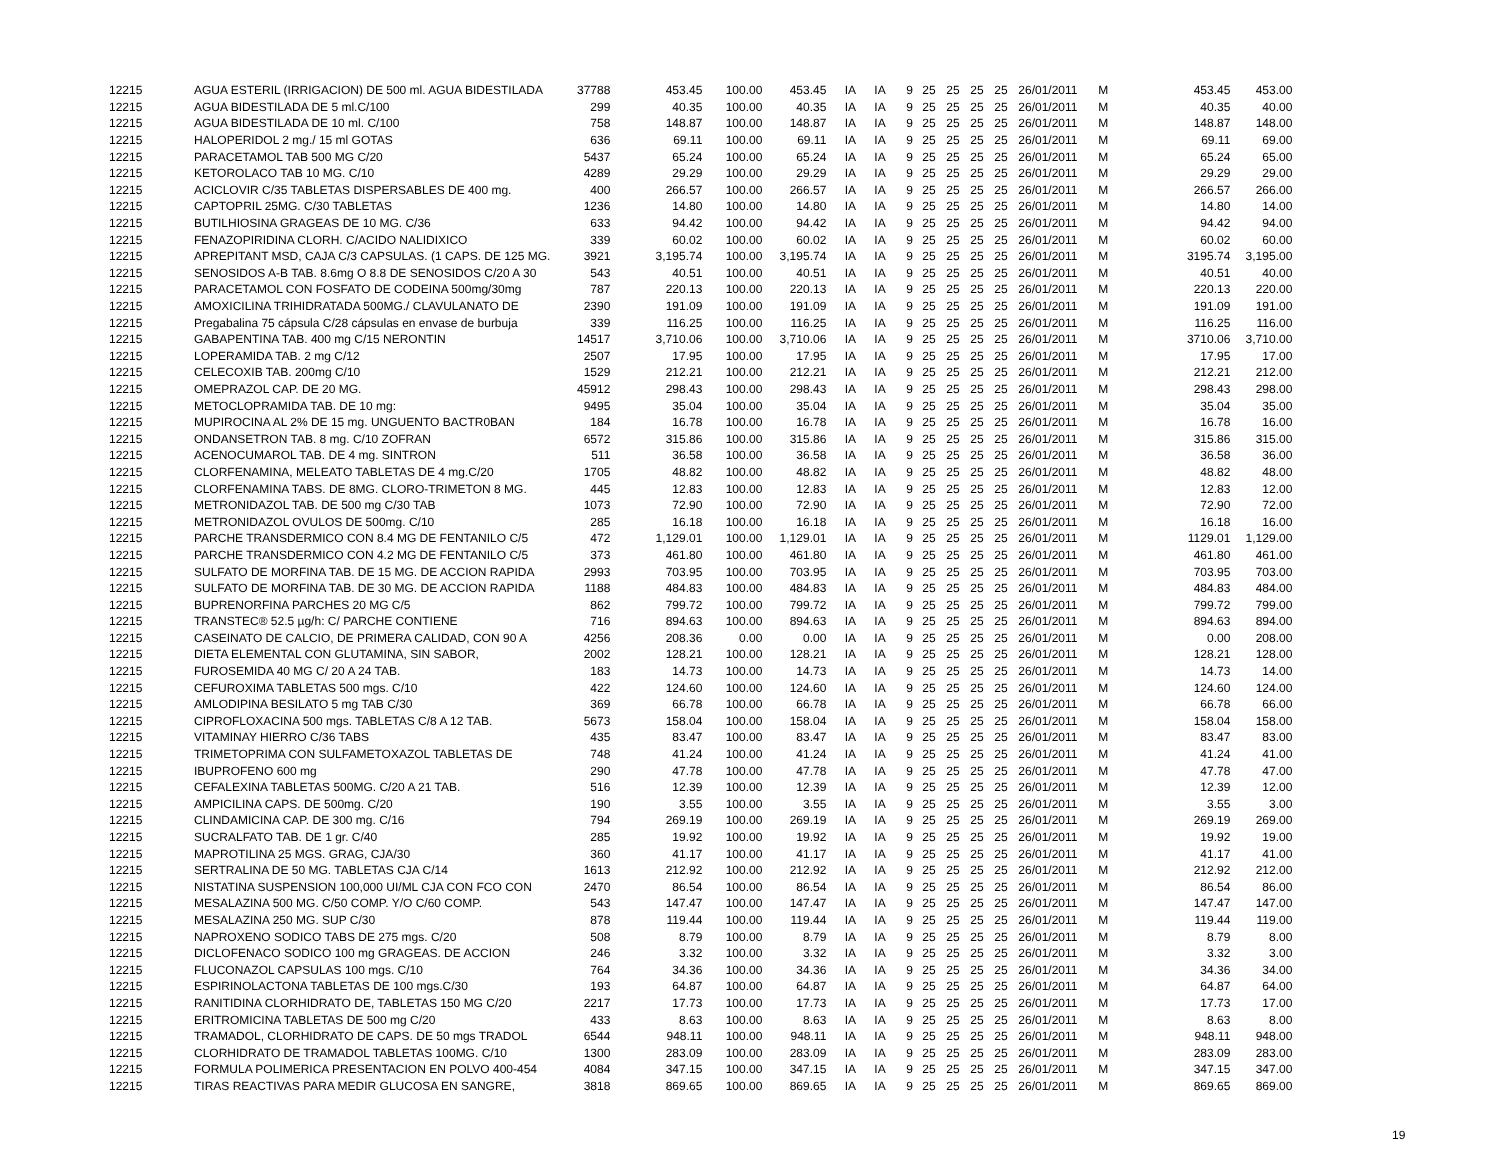| 12215 | AGUA ESTERIL (IRRIGACION) DE 500 ml. AGUA BIDESTILADA | 37788 | 453.45 | 100.00 | 453.45 | IA | IA | 9 | 25 | 25 | 25 | 25 | 26/01/2011 | M | 453.45 | 453.00 |
| 12215 | AGUA BIDESTILADA DE 5 ml.C/100 | 299 | 40.35 | 100.00 | 40.35 | IA | IA | 9 | 25 | 25 | 25 | 25 | 26/01/2011 | M | 40.35 | 40.00 |
| 12215 | AGUA BIDESTILADA DE 10 ml. C/100 | 758 | 148.87 | 100.00 | 148.87 | IA | IA | 9 | 25 | 25 | 25 | 25 | 26/01/2011 | M | 148.87 | 148.00 |
| 12215 | HALOPERIDOL 2 mg./ 15 ml GOTAS | 636 | 69.11 | 100.00 | 69.11 | IA | IA | 9 | 25 | 25 | 25 | 25 | 26/01/2011 | M | 69.11 | 69.00 |
| 12215 | PARACETAMOL TAB 500 MG C/20 | 5437 | 65.24 | 100.00 | 65.24 | IA | IA | 9 | 25 | 25 | 25 | 25 | 26/01/2011 | M | 65.24 | 65.00 |
| 12215 | KETOROLACO TAB 10 MG. C/10 | 4289 | 29.29 | 100.00 | 29.29 | IA | IA | 9 | 25 | 25 | 25 | 25 | 26/01/2011 | M | 29.29 | 29.00 |
| 12215 | ACICLOVIR C/35 TABLETAS DISPERSABLES DE 400 mg. | 400 | 266.57 | 100.00 | 266.57 | IA | IA | 9 | 25 | 25 | 25 | 25 | 26/01/2011 | M | 266.57 | 266.00 |
| 12215 | CAPTOPRIL 25MG. C/30 TABLETAS | 1236 | 14.80 | 100.00 | 14.80 | IA | IA | 9 | 25 | 25 | 25 | 25 | 26/01/2011 | M | 14.80 | 14.00 |
| 12215 | BUTILHIOSINA GRAGEAS DE 10 MG. C/36 | 633 | 94.42 | 100.00 | 94.42 | IA | IA | 9 | 25 | 25 | 25 | 25 | 26/01/2011 | M | 94.42 | 94.00 |
| 12215 | FENAZOPIRIDINA CLORH. C/ACIDO NALIDIXICO | 339 | 60.02 | 100.00 | 60.02 | IA | IA | 9 | 25 | 25 | 25 | 25 | 26/01/2011 | M | 60.02 | 60.00 |
| 12215 | APREPITANT MSD, CAJA C/3 CAPSULAS. (1 CAPS. DE 125 MG. | 3921 | 3,195.74 | 100.00 | 3,195.74 | IA | IA | 9 | 25 | 25 | 25 | 25 | 26/01/2011 | M | 3195.74 | 3,195.00 |
| 12215 | SENOSIDOS A-B TAB. 8.6mg O 8.8 DE SENOSIDOS C/20 A 30 | 543 | 40.51 | 100.00 | 40.51 | IA | IA | 9 | 25 | 25 | 25 | 25 | 26/01/2011 | M | 40.51 | 40.00 |
| 12215 | PARACETAMOL CON FOSFATO DE CODEINA 500mg/30mg | 787 | 220.13 | 100.00 | 220.13 | IA | IA | 9 | 25 | 25 | 25 | 25 | 26/01/2011 | M | 220.13 | 220.00 |
| 12215 | AMOXICILINA TRIHIDRATADA 500MG./ CLAVULANATO DE | 2390 | 191.09 | 100.00 | 191.09 | IA | IA | 9 | 25 | 25 | 25 | 25 | 26/01/2011 | M | 191.09 | 191.00 |
| 12215 | Pregabalina 75 cápsula C/28 cápsulas en envase de burbuja | 339 | 116.25 | 100.00 | 116.25 | IA | IA | 9 | 25 | 25 | 25 | 25 | 26/01/2011 | M | 116.25 | 116.00 |
| 12215 | GABAPENTINA TAB. 400 mg C/15 NERONTIN | 14517 | 3,710.06 | 100.00 | 3,710.06 | IA | IA | 9 | 25 | 25 | 25 | 25 | 26/01/2011 | M | 3710.06 | 3,710.00 |
| 12215 | LOPERAMIDA TAB. 2 mg C/12 | 2507 | 17.95 | 100.00 | 17.95 | IA | IA | 9 | 25 | 25 | 25 | 25 | 26/01/2011 | M | 17.95 | 17.00 |
| 12215 | CELECOXIB TAB. 200mg C/10 | 1529 | 212.21 | 100.00 | 212.21 | IA | IA | 9 | 25 | 25 | 25 | 25 | 26/01/2011 | M | 212.21 | 212.00 |
| 12215 | OMEPRAZOL CAP. DE 20 MG. | 45912 | 298.43 | 100.00 | 298.43 | IA | IA | 9 | 25 | 25 | 25 | 25 | 26/01/2011 | M | 298.43 | 298.00 |
| 12215 | METOCLOPRAMIDA TAB. DE 10 mg: | 9495 | 35.04 | 100.00 | 35.04 | IA | IA | 9 | 25 | 25 | 25 | 25 | 26/01/2011 | M | 35.04 | 35.00 |
| 12215 | MUPIROCINA AL 2% DE 15 mg. UNGUENTO BACTR0BAN | 184 | 16.78 | 100.00 | 16.78 | IA | IA | 9 | 25 | 25 | 25 | 25 | 26/01/2011 | M | 16.78 | 16.00 |
| 12215 | ONDANSETRON TAB. 8 mg. C/10 ZOFRAN | 6572 | 315.86 | 100.00 | 315.86 | IA | IA | 9 | 25 | 25 | 25 | 25 | 26/01/2011 | M | 315.86 | 315.00 |
| 12215 | ACENOCUMAROL TAB. DE 4 mg. SINTRON | 511 | 36.58 | 100.00 | 36.58 | IA | IA | 9 | 25 | 25 | 25 | 25 | 26/01/2011 | M | 36.58 | 36.00 |
| 12215 | CLORFENAMINA, MELEATO TABLETAS DE 4 mg.C/20 | 1705 | 48.82 | 100.00 | 48.82 | IA | IA | 9 | 25 | 25 | 25 | 25 | 26/01/2011 | M | 48.82 | 48.00 |
| 12215 | CLORFENAMINA TABS. DE 8MG. CLORO-TRIMETON 8 MG. | 445 | 12.83 | 100.00 | 12.83 | IA | IA | 9 | 25 | 25 | 25 | 25 | 26/01/2011 | M | 12.83 | 12.00 |
| 12215 | METRONIDAZOL TAB. DE 500 mg C/30 TAB | 1073 | 72.90 | 100.00 | 72.90 | IA | IA | 9 | 25 | 25 | 25 | 25 | 26/01/2011 | M | 72.90 | 72.00 |
| 12215 | METRONIDAZOL OVULOS DE 500mg. C/10 | 285 | 16.18 | 100.00 | 16.18 | IA | IA | 9 | 25 | 25 | 25 | 25 | 26/01/2011 | M | 16.18 | 16.00 |
| 12215 | PARCHE TRANSDERMICO CON 8.4 MG DE FENTANILO C/5 | 472 | 1,129.01 | 100.00 | 1,129.01 | IA | IA | 9 | 25 | 25 | 25 | 25 | 26/01/2011 | M | 1129.01 | 1,129.00 |
| 12215 | PARCHE TRANSDERMICO CON 4.2 MG DE FENTANILO C/5 | 373 | 461.80 | 100.00 | 461.80 | IA | IA | 9 | 25 | 25 | 25 | 25 | 26/01/2011 | M | 461.80 | 461.00 |
| 12215 | SULFATO DE MORFINA TAB. DE 15 MG. DE ACCION RAPIDA | 2993 | 703.95 | 100.00 | 703.95 | IA | IA | 9 | 25 | 25 | 25 | 25 | 26/01/2011 | M | 703.95 | 703.00 |
| 12215 | SULFATO DE MORFINA TAB. DE 30 MG. DE ACCION RAPIDA | 1188 | 484.83 | 100.00 | 484.83 | IA | IA | 9 | 25 | 25 | 25 | 25 | 26/01/2011 | M | 484.83 | 484.00 |
| 12215 | BUPRENORFINA PARCHES 20 MG C/5 | 862 | 799.72 | 100.00 | 799.72 | IA | IA | 9 | 25 | 25 | 25 | 25 | 26/01/2011 | M | 799.72 | 799.00 |
| 12215 | TRANSTEC® 52.5 µg/h: C/ PARCHE CONTIENE | 716 | 894.63 | 100.00 | 894.63 | IA | IA | 9 | 25 | 25 | 25 | 25 | 26/01/2011 | M | 894.63 | 894.00 |
| 12215 | CASEINATO DE CALCIO, DE PRIMERA CALIDAD, CON 90 A | 4256 | 208.36 | 0.00 | 0.00 | IA | IA | 9 | 25 | 25 | 25 | 25 | 26/01/2011 | M | 0.00 | 208.00 |
| 12215 | DIETA ELEMENTAL CON GLUTAMINA, SIN SABOR, | 2002 | 128.21 | 100.00 | 128.21 | IA | IA | 9 | 25 | 25 | 25 | 25 | 26/01/2011 | M | 128.21 | 128.00 |
| 12215 | FUROSEMIDA 40 MG C/ 20 A 24 TAB. | 183 | 14.73 | 100.00 | 14.73 | IA | IA | 9 | 25 | 25 | 25 | 25 | 26/01/2011 | M | 14.73 | 14.00 |
| 12215 | CEFUROXIMA TABLETAS 500 mgs. C/10 | 422 | 124.60 | 100.00 | 124.60 | IA | IA | 9 | 25 | 25 | 25 | 25 | 26/01/2011 | M | 124.60 | 124.00 |
| 12215 | AMLODIPINA BESILATO 5 mg TAB C/30 | 369 | 66.78 | 100.00 | 66.78 | IA | IA | 9 | 25 | 25 | 25 | 25 | 26/01/2011 | M | 66.78 | 66.00 |
| 12215 | CIPROFLOXACINA 500 mgs. TABLETAS C/8 A 12 TAB. | 5673 | 158.04 | 100.00 | 158.04 | IA | IA | 9 | 25 | 25 | 25 | 25 | 26/01/2011 | M | 158.04 | 158.00 |
| 12215 | VITAMINAY HIERRO C/36 TABS | 435 | 83.47 | 100.00 | 83.47 | IA | IA | 9 | 25 | 25 | 25 | 25 | 26/01/2011 | M | 83.47 | 83.00 |
| 12215 | TRIMETOPRIMA CON SULFAMETOXAZOL TABLETAS DE | 748 | 41.24 | 100.00 | 41.24 | IA | IA | 9 | 25 | 25 | 25 | 25 | 26/01/2011 | M | 41.24 | 41.00 |
| 12215 | IBUPROFENO 600 mg | 290 | 47.78 | 100.00 | 47.78 | IA | IA | 9 | 25 | 25 | 25 | 25 | 26/01/2011 | M | 47.78 | 47.00 |
| 12215 | CEFALEXINA TABLETAS 500MG. C/20 A 21 TAB. | 516 | 12.39 | 100.00 | 12.39 | IA | IA | 9 | 25 | 25 | 25 | 25 | 26/01/2011 | M | 12.39 | 12.00 |
| 12215 | AMPICILINA CAPS. DE 500mg. C/20 | 190 | 3.55 | 100.00 | 3.55 | IA | IA | 9 | 25 | 25 | 25 | 25 | 26/01/2011 | M | 3.55 | 3.00 |
| 12215 | CLINDAMICINA CAP. DE 300 mg. C/16 | 794 | 269.19 | 100.00 | 269.19 | IA | IA | 9 | 25 | 25 | 25 | 25 | 26/01/2011 | M | 269.19 | 269.00 |
| 12215 | SUCRALFATO TAB. DE 1 gr. C/40 | 285 | 19.92 | 100.00 | 19.92 | IA | IA | 9 | 25 | 25 | 25 | 25 | 26/01/2011 | M | 19.92 | 19.00 |
| 12215 | MAPROTILINA 25 MGS. GRAG, CJA/30 | 360 | 41.17 | 100.00 | 41.17 | IA | IA | 9 | 25 | 25 | 25 | 25 | 26/01/2011 | M | 41.17 | 41.00 |
| 12215 | SERTRALINA DE 50 MG. TABLETAS CJA C/14 | 1613 | 212.92 | 100.00 | 212.92 | IA | IA | 9 | 25 | 25 | 25 | 25 | 26/01/2011 | M | 212.92 | 212.00 |
| 12215 | NISTATINA SUSPENSION 100,000 UI/ML CJA CON FCO CON | 2470 | 86.54 | 100.00 | 86.54 | IA | IA | 9 | 25 | 25 | 25 | 25 | 26/01/2011 | M | 86.54 | 86.00 |
| 12215 | MESALAZINA 500 MG. C/50 COMP. Y/O C/60 COMP. | 543 | 147.47 | 100.00 | 147.47 | IA | IA | 9 | 25 | 25 | 25 | 25 | 26/01/2011 | M | 147.47 | 147.00 |
| 12215 | MESALAZINA 250 MG. SUP C/30 | 878 | 119.44 | 100.00 | 119.44 | IA | IA | 9 | 25 | 25 | 25 | 25 | 26/01/2011 | M | 119.44 | 119.00 |
| 12215 | NAPROXENO SODICO TABS DE 275 mgs. C/20 | 508 | 8.79 | 100.00 | 8.79 | IA | IA | 9 | 25 | 25 | 25 | 25 | 26/01/2011 | M | 8.79 | 8.00 |
| 12215 | DICLOFENACO SODICO 100 mg GRAGEAS. DE ACCION | 246 | 3.32 | 100.00 | 3.32 | IA | IA | 9 | 25 | 25 | 25 | 25 | 26/01/2011 | M | 3.32 | 3.00 |
| 12215 | FLUCONAZOL CAPSULAS 100 mgs. C/10 | 764 | 34.36 | 100.00 | 34.36 | IA | IA | 9 | 25 | 25 | 25 | 25 | 26/01/2011 | M | 34.36 | 34.00 |
| 12215 | ESPIRINOLACTONA TABLETAS DE 100 mgs.C/30 | 193 | 64.87 | 100.00 | 64.87 | IA | IA | 9 | 25 | 25 | 25 | 25 | 26/01/2011 | M | 64.87 | 64.00 |
| 12215 | RANITIDINA CLORHIDRATO DE, TABLETAS 150 MG C/20 | 2217 | 17.73 | 100.00 | 17.73 | IA | IA | 9 | 25 | 25 | 25 | 25 | 26/01/2011 | M | 17.73 | 17.00 |
| 12215 | ERITROMICINA TABLETAS DE 500 mg C/20 | 433 | 8.63 | 100.00 | 8.63 | IA | IA | 9 | 25 | 25 | 25 | 25 | 26/01/2011 | M | 8.63 | 8.00 |
| 12215 | TRAMADOL, CLORHIDRATO DE CAPS. DE 50 mgs TRADOL | 6544 | 948.11 | 100.00 | 948.11 | IA | IA | 9 | 25 | 25 | 25 | 25 | 26/01/2011 | M | 948.11 | 948.00 |
| 12215 | CLORHIDRATO DE TRAMADOL TABLETAS 100MG. C/10 | 1300 | 283.09 | 100.00 | 283.09 | IA | IA | 9 | 25 | 25 | 25 | 25 | 26/01/2011 | M | 283.09 | 283.00 |
| 12215 | FORMULA POLIMERICA PRESENTACION EN POLVO 400-454 | 4084 | 347.15 | 100.00 | 347.15 | IA | IA | 9 | 25 | 25 | 25 | 25 | 26/01/2011 | M | 347.15 | 347.00 |
| 12215 | TIRAS REACTIVAS PARA MEDIR GLUCOSA EN SANGRE, | 3818 | 869.65 | 100.00 | 869.65 | IA | IA | 9 | 25 | 25 | 25 | 25 | 26/01/2011 | M | 869.65 | 869.00 |
19